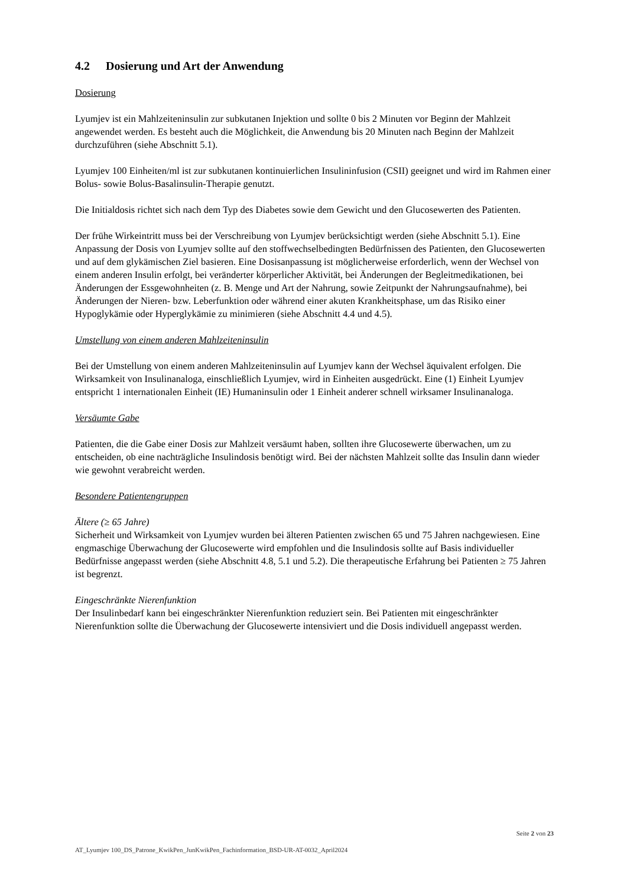4.2 Dosierung und Art der Anwendung
Dosierung
Lyumjev ist ein Mahlzeiteninsulin zur subkutanen Injektion und sollte 0 bis 2 Minuten vor Beginn der Mahlzeit angewendet werden. Es besteht auch die Möglichkeit, die Anwendung bis 20 Minuten nach Beginn der Mahlzeit durchzuführen (siehe Abschnitt 5.1).
Lyumjev 100 Einheiten/ml ist zur subkutanen kontinuierlichen Insulininfusion (CSII) geeignet und wird im Rahmen einer Bolus- sowie Bolus-Basalinsulin-Therapie genutzt.
Die Initialdosis richtet sich nach dem Typ des Diabetes sowie dem Gewicht und den Glucosewerten des Patienten.
Der frühe Wirkeintritt muss bei der Verschreibung von Lyumjev berücksichtigt werden (siehe Abschnitt 5.1). Eine Anpassung der Dosis von Lyumjev sollte auf den stoffwechselbedingten Bedürfnissen des Patienten, den Glucosewerten und auf dem glykämischen Ziel basieren. Eine Dosisanpassung ist möglicherweise erforderlich, wenn der Wechsel von einem anderen Insulin erfolgt, bei veränderter körperlicher Aktivität, bei Änderungen der Begleitmedikationen, bei Änderungen der Essgewohnheiten (z. B. Menge und Art der Nahrung, sowie Zeitpunkt der Nahrungsaufnahme), bei Änderungen der Nieren- bzw. Leberfunktion oder während einer akuten Krankheitsphase, um das Risiko einer Hypoglykämie oder Hyperglykämie zu minimieren (siehe Abschnitt 4.4 und 4.5).
Umstellung von einem anderen Mahlzeiteninsulin
Bei der Umstellung von einem anderen Mahlzeiteninsulin auf Lyumjev kann der Wechsel äquivalent erfolgen. Die Wirksamkeit von Insulinanaloga, einschließlich Lyumjev, wird in Einheiten ausgedrückt. Eine (1) Einheit Lyumjev entspricht 1 internationalen Einheit (IE) Humaninsulin oder 1 Einheit anderer schnell wirksamer Insulinanaloga.
Versäumte Gabe
Patienten, die die Gabe einer Dosis zur Mahlzeit versäumt haben, sollten ihre Glucosewerte überwachen, um zu entscheiden, ob eine nachträgliche Insulindosis benötigt wird. Bei der nächsten Mahlzeit sollte das Insulin dann wieder wie gewohnt verabreicht werden.
Besondere Patientengruppen
Ältere (≥ 65 Jahre)
Sicherheit und Wirksamkeit von Lyumjev wurden bei älteren Patienten zwischen 65 und 75 Jahren nachgewiesen. Eine engmaschige Überwachung der Glucosewerte wird empfohlen und die Insulindosis sollte auf Basis individueller Bedürfnisse angepasst werden (siehe Abschnitt 4.8, 5.1 und 5.2). Die therapeutische Erfahrung bei Patienten ≥ 75 Jahren ist begrenzt.
Eingeschränkte Nierenfunktion
Der Insulinbedarf kann bei eingeschränkter Nierenfunktion reduziert sein. Bei Patienten mit eingeschränkter Nierenfunktion sollte die Überwachung der Glucosewerte intensiviert und die Dosis individuell angepasst werden.
Seite 2 von 23
AT_Lyumjev 100_DS_Patrone_KwikPen_JunKwikPen_Fachinformation_BSD-UR-AT-0032_April2024